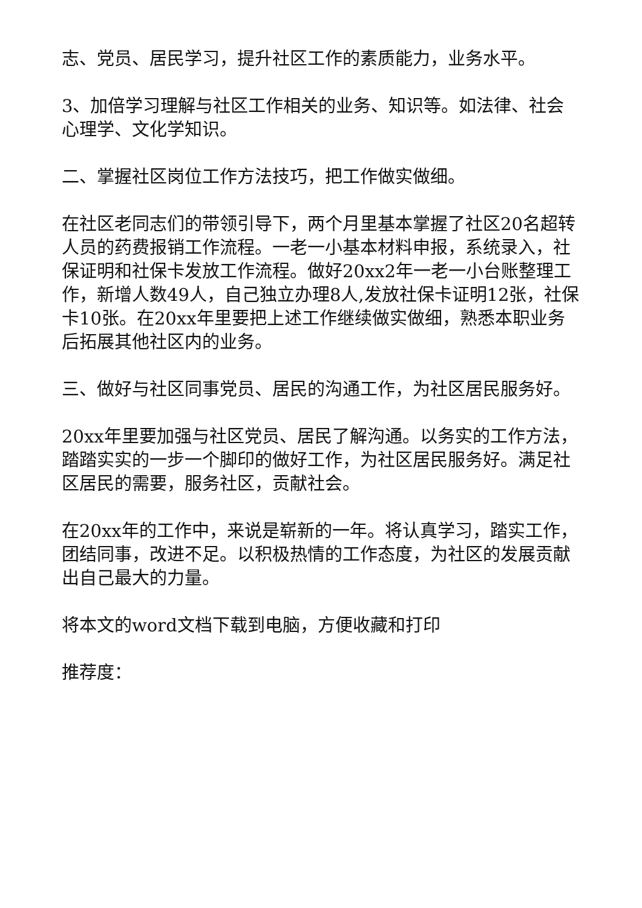志、党员、居民学习，提升社区工作的素质能力，业务水平。
3、加倍学习理解与社区工作相关的业务、知识等。如法律、社会心理学、文化学知识。
二、掌握社区岗位工作方法技巧，把工作做实做细。
在社区老同志们的带领引导下，两个月里基本掌握了社区20名超转人员的药费报销工作流程。一老一小基本材料申报，系统录入，社保证明和社保卡发放工作流程。做好20xx2年一老一小台账整理工作，新增人数49人，自己独立办理8人,发放社保卡证明12张，社保卡10张。在20xx年里要把上述工作继续做实做细，熟悉本职业务后拓展其他社区内的业务。
三、做好与社区同事党员、居民的沟通工作，为社区居民服务好。
20xx年里要加强与社区党员、居民了解沟通。以务实的工作方法，踏踏实实的一步一个脚印的做好工作，为社区居民服务好。满足社区居民的需要，服务社区，贡献社会。
在20xx年的工作中，来说是崭新的一年。将认真学习，踏实工作，团结同事，改进不足。以积极热情的工作态度，为社区的发展贡献出自己最大的力量。
将本文的word文档下载到电脑，方便收藏和打印
推荐度：